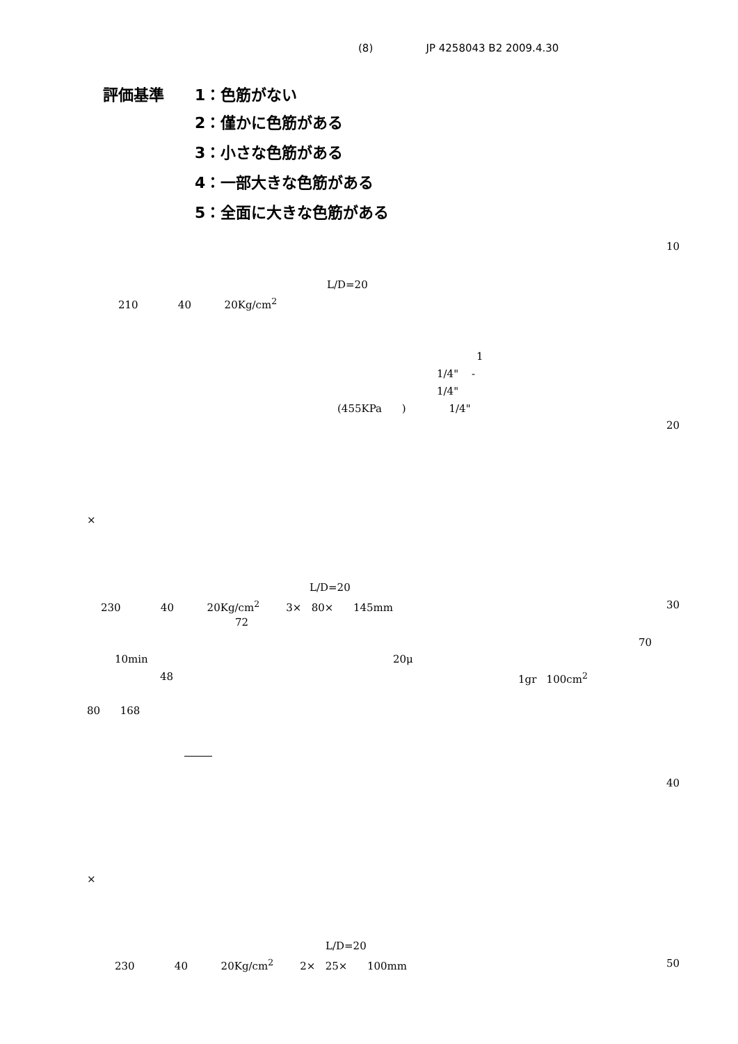(8) JP 4258043 B2 2009.4.30
評価基準
1：色筋がない
2：僅かに色筋がある
3：小さな色筋がある
4：一部大きな色筋がある
5：全面に大きな色筋がある
10
L/D=20
210 40 20Kg/cm<sup>2</sup>
1
1/4" -
1/4"
(455KPa ) 1/4"
20
×
L/D=20
230 40 20Kg/cm<sup>2</sup> 3× 80× 145mm
30
72
70
10min
20μ
48
1gr 100cm<sup>2</sup>
80 168
40
×
L/D=20
230 40 20Kg/cm<sup>2</sup> 2× 25× 100mm
50